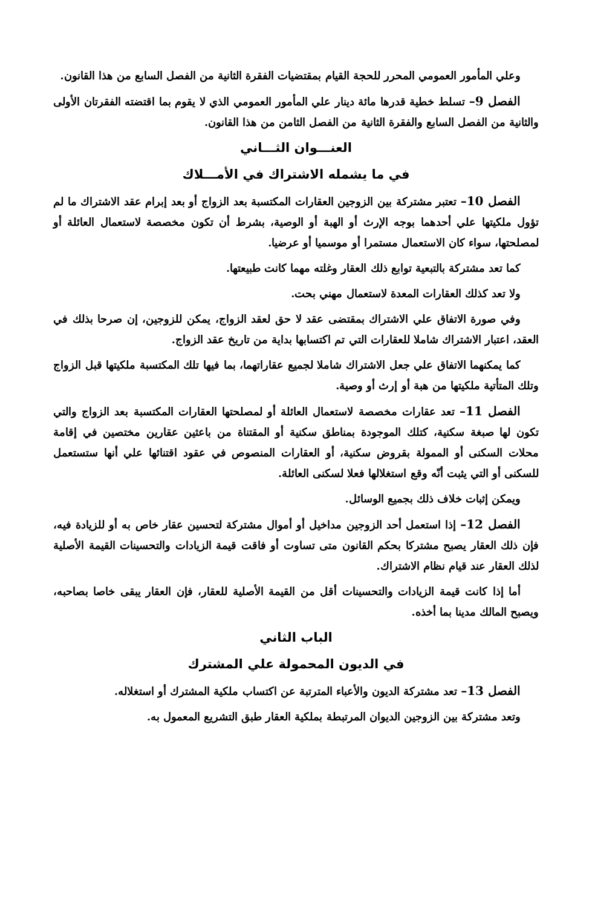وعلي المأمور العمومي المحرر للحجة القيام بمقتضيات الفقرة الثانية من الفصل السابع من هذا القانون.
الفصل 9– تسلط خطية قدرها مائة دينار علي المأمور العمومي الذي لا يقوم بما اقتضته الفقرتان الأولى والثانية من الفصل السابع والفقرة الثانية من الفصل الثامن من هذا القانون.
العنـــوان الثـــاني
في ما يشمله الاشتراك في الأمـــلاك
الفصل 10– تعتبر مشتركة بين الزوجين العقارات المكتسبة بعد الزواج أو بعد إبرام عقد الاشتراك ما لم تؤول ملكيتها علي أحدهما بوجه الإرث أو الهبة أو الوصية، بشرط أن تكون مخصصة لاستعمال العائلة أو لمصلحتها، سواء كان الاستعمال مستمرا أو موسميا أو عرضيا.
كما تعد مشتركة بالتبعية توابع ذلك العقار وغلته مهما كانت طبيعتها.
ولا تعد كذلك العقارات المعدة لاستعمال مهني بحت.
وفي صورة الاتفاق علي الاشتراك بمقتضى عقد لا حق لعقد الزواج، يمكن للزوجين، إن صرحا بذلك في العقد، اعتبار الاشتراك شاملا للعقارات التي تم اكتسابها بداية من تاريخ عقد الزواج.
كما يمكنهما الاتفاق علي جعل الاشتراك شاملا لجميع عقاراتهما، بما فيها تلك المكتسبة ملكيتها قبل الزواج وتلك المتأتية ملكيتها من هبة أو إرث أو وصية.
الفصل 11– تعد عقارات مخصصة لاستعمال العائلة أو لمصلحتها العقارات المكتسبة بعد الزواج والتي تكون لها صبغة سكنية، كتلك الموجودة بمناطق سكنية أو المقتناة من باعثين عقارين مختصين في إقامة محلات السكنى أو الممولة بقروض سكنية، أو العقارات المنصوص في عقود اقتنائها علي أنها ستستعمل للسكنى أو التي يثبت أنّه وقع استغلالها فعلا لسكنى العائلة.
ويمكن إثبات خلاف ذلك بجميع الوسائل.
الفصل 12– إذا استعمل أحد الزوجين مداخيل أو أموال مشتركة لتحسين عقار خاص به أو للزيادة فيه، فإن ذلك العقار يصبح مشتركا بحكم القانون متى تساوت أو فاقت قيمة الزيادات والتحسينات القيمة الأصلية لذلك العقار عند قيام نظام الاشتراك.
أما إذا كانت قيمة الزيادات والتحسينات أقل من القيمة الأصلية للعقار، فإن العقار يبقى خاصا بصاحبه، ويصبح المالك مدينا بما أخذه.
الباب الثاني
في الديون المحمولة علي المشترك
الفصل 13– تعد مشتركة الديون والأعباء المترتبة عن اكتساب ملكية المشترك أو استغلاله.
وتعد مشتركة بين الزوجين الديوان المرتبطة بملكية العقار طبق التشريع المعمول به.